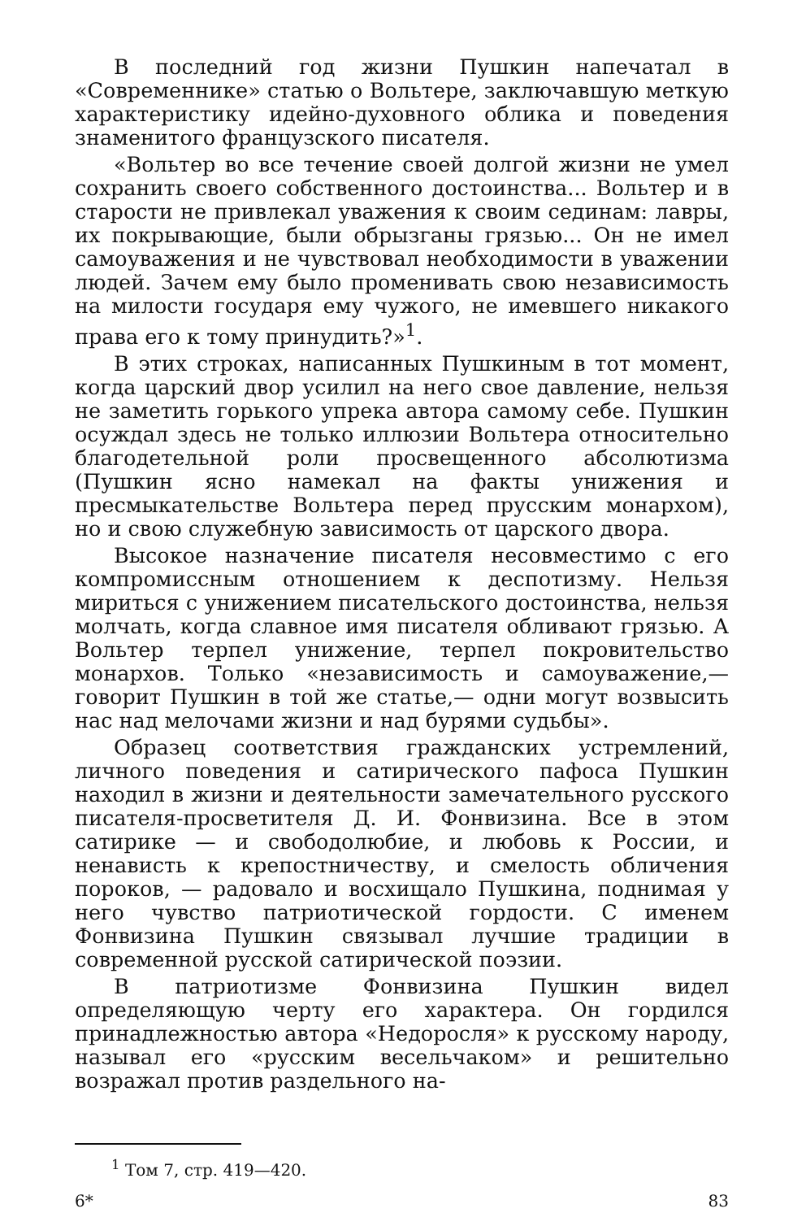В последний год жизни Пушкин напечатал в «Современнике» статью о Вольтере, заключавшую меткую характеристику идейно-духовного облика и поведения знаменитого французского писателя.
«Вольтер во все течение своей долгой жизни не умел сохранить своего собственного достоинства... Вольтер и в старости не привлекал уважения к своим сединам: лавры, их покрывающие, были обрызганы грязью... Он не имел самоуважения и не чувствовал необходимости в уважении людей. Зачем ему было променивать свою независимость на милости государя ему чужого, не имевшего никакого права его к тому принудить?»<sup>1</sup>.
В этих строках, написанных Пушкиным в тот момент, когда царский двор усилил на него свое давление, нельзя не заметить горького упрека автора самому себе. Пушкин осуждал здесь не только иллюзии Вольтера относительно благодетельной роли просвещенного абсолютизма (Пушкин ясно намекал на факты унижения и пресмыкательстве Вольтера перед прусским монархом), но и свою служебную зависимость от царского двора.
Высокое назначение писателя несовместимо с его компромиссным отношением к деспотизму. Нельзя мириться с унижением писательского достоинства, нельзя молчать, когда славное имя писателя обливают грязью. А Вольтер терпел унижение, терпел покровительство монархов. Только «независимость и самоуважение,—говорит Пушкин в той же статье,— одни могут возвысить нас над мелочами жизни и над бурями судьбы».
Образец соответствия гражданских устремлений, личного поведения и сатирического пафоса Пушкин находил в жизни и деятельности замечательного русского писателя-просветителя Д. И. Фонвизина. Все в этом сатирике — и свободолюбие, и любовь к России, и ненависть к крепостничеству, и смелость обличения пороков, — радовало и восхищало Пушкина, поднимая у него чувство патриотической гордости. С именем Фонвизина Пушкин связывал лучшие традиции в современной русской сатирической поэзии.
В патриотизме Фонвизина Пушкин видел определяющую черту его характера. Он гордился принадлежностью автора «Недоросля» к русскому народу, называл его «русским весельчаком» и решительно возражал против раздельного на-
<sup>1</sup> Том 7, стр. 419—420.
6* 83